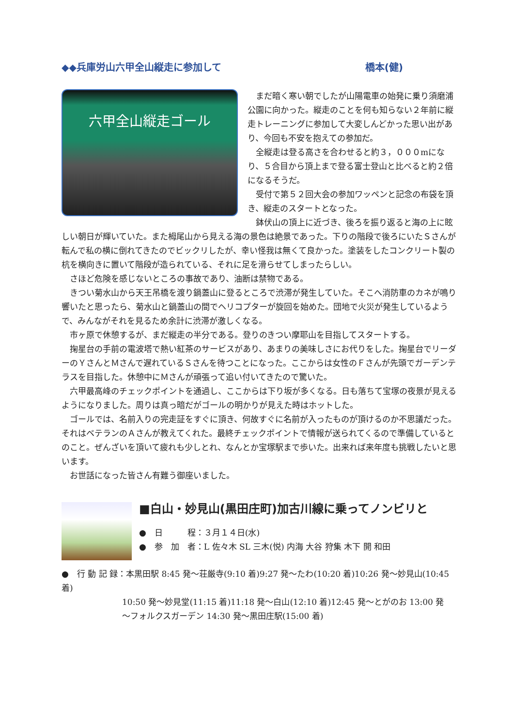◆◆兵庫労山六甲全山縦走に参加して 橋本(健)
六甲全山縦走ゴール
　まだ暗く寒い朝でしたが山陽電車の始発に乗り須磨浦公園に向かった。縦走のことを何も知らない２年前に縦走トレーニングに参加して大変しんどかった思い出があり、今回も不安を抱えての参加だ。
　全縦走は登る高さを合わせると約３，０００mになり、５合目から頂上まで登る富士登山と比べると約２倍になるそうだ。
　受付で第５２回大会の参加ワッペンと記念の布袋を頂き、縦走のスタートとなった。
　鉢伏山の頂上に近づき、後ろを振り返ると海の上に眩しい朝日が輝いていた。また栂尾山から見える海の景色は絶景であった。下りの階段で後ろにいたＳさんが転んで私の横に倒れてきたのでビックリしたが、幸い怪我は無くて良かった。塗装をしたコンクリート製の杭を横向きに置いて階段が造られている、それに足を滑らせてしまったらしい。
　さほど危険を感じないところの事故であり、油断は禁物である。
　きつい菊水山から天王吊橋を渡り鍋蓋山に登るところで渋滞が発生していた。そこへ消防車のカネが鳴り響いたと思ったら、菊水山と鍋蓋山の間でヘリコプターが旋回を始めた。団地で火災が発生しているようで、みんながそれを見るため余計に渋滞が激しくなる。
　市ヶ原で休憩するが、まだ縦走の半分である。登りのきつい摩耶山を目指してスタートする。
　掬星台の手前の電波塔で熱い紅茶のサービスがあり、あまりの美味しさにお代りをした。掬星台でリーダーのＹさんとＭさんで遅れているＳさんを待つことになった。ここからは女性のＦさんが先頭でガーデンテラスを目指した。休憩中にＭさんが頑張って追い付いてきたので驚いた。
　六甲最高峰のチェックポイントを通過し、ここからは下り坂が多くなる。日も落ちて宝塚の夜景が見えるようになりました。周りは真っ暗だがゴールの明かりが見えた時はホットした。
　ゴールでは、名前入りの完走証をすぐに頂き、何故すぐに名前が入ったものが頂けるのか不思議だった。それはベテランのＡさんが教えてくれた。最終チェックポイントで情報が送られてくるので準備しているとのこと。ぜんざいを頂いて疲れも少しとれ、なんとか宝塚駅まで歩いた。出来れば来年度も挑戦したいと思います。
　お世話になった皆さん有難う御座いました。
■白山・妙見山(黒田庄町)加古川線に乗ってノンビリと
●　日　　　程：３月１４日(水)
●　参　加　者：L 佐々木 SL 三木(悦) 内海 大谷 狩集 木下 開 和田
●　行 動 記 録：本黒田駅 8:45 発～荘厳寺(9:10 着)9:27 発～たわ(10:20 着)10:26 発～妙見山(10:45 着)
10:50 発～妙見堂(11:15 着)11:18 発～白山(12:10 着)12:45 発～とがのお 13:00 発
～フォルクスガーデン 14:30 発～黒田庄駅(15:00 着)